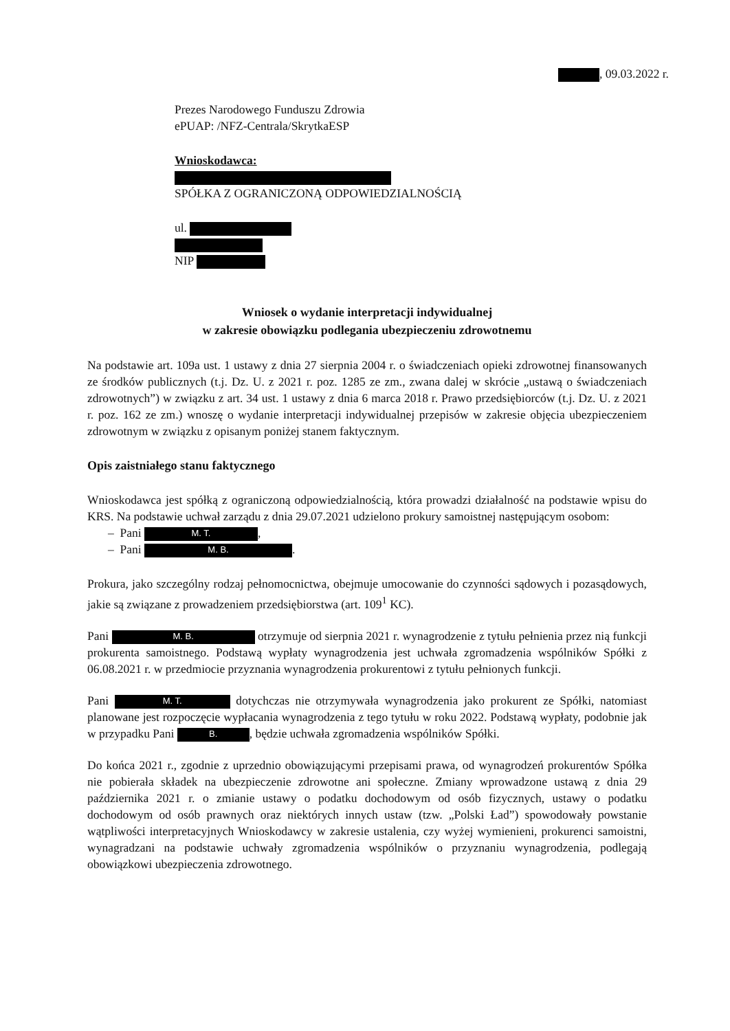, 09.03.2022 r.
Prezes Narodowego Funduszu Zdrowia
ePUAP: /NFZ-Centrala/SkrytkaESP
Wnioskodawca:
SPÓŁKA Z OGRANICZONĄ ODPOWIEDZIALNOŚCIĄ
ul.
NIP
Wniosek o wydanie interpretacji indywidualnej
w zakresie obowiązku podlegania ubezpieczeniu zdrowotnemu
Na podstawie art. 109a ust. 1 ustawy z dnia 27 sierpnia 2004 r. o świadczeniach opieki zdrowotnej finansowanych ze środków publicznych (t.j. Dz. U. z 2021 r. poz. 1285 ze zm., zwana dalej w skrócie „ustawą o świadczeniach zdrowotnych”) w związku z art. 34 ust. 1 ustawy z dnia 6 marca 2018 r. Prawo przedsiębiorców (t.j. Dz. U. z 2021 r. poz. 162 ze zm.) wnoszę o wydanie interpretacji indywidualnej przepisów w zakresie objęcia ubezpieczeniem zdrowotnym w związku z opisanym poniżej stanem faktycznym.
Opis zaistniałego stanu faktycznego
Wnioskodawca jest spółką z ograniczoną odpowiedzialnością, która prowadzi działalność na podstawie wpisu do KRS. Na podstawie uchwał zarządu z dnia 29.07.2021 udzielono prokury samoistnej następującym osobom:
– Pani M. T.,
– Pani M. B..
Prokura, jako szczególny rodzaj pełnomocnictwa, obejmuje umocowanie do czynności sądowych i pozasądowych, jakie są związane z prowadzeniem przedsiębiorstwa (art. 109<sup>1</sup> KC).
Pani M. B. otrzymuje od sierpnia 2021 r. wynagrodzenie z tytułu pełnienia przez nią funkcji prokurenta samoistnego. Podstawą wypłaty wynagrodzenia jest uchwała zgromadzenia wspólników Spółki z 06.08.2021 r. w przedmiocie przyznania wynagrodzenia prokurentowi z tytułu pełnionych funkcji.
Pani M. T. dotychczas nie otrzymywała wynagrodzenia jako prokurent ze Spółki, natomiast planowane jest rozpoczęcie wypłacania wynagrodzenia z tego tytułu w roku 2022. Podstawą wypłaty, podobnie jak w przypadku Pani B., będzie uchwała zgromadzenia wspólników Spółki.
Do końca 2021 r., zgodnie z uprzednio obowiązującymi przepisami prawa, od wynagrodzeń prokurentów Spółka nie pobierała składek na ubezpieczenie zdrowotne ani społeczne. Zmiany wprowadzone ustawą z dnia 29 października 2021 r. o zmianie ustawy o podatku dochodowym od osób fizycznych, ustawy o podatku dochodowym od osób prawnych oraz niektórych innych ustaw (tzw. „Polski Ład”) spowodowały powstanie wątpliwości interpretacyjnych Wnioskodawcy w zakresie ustalenia, czy wyżej wymienieni, prokurenci samoistni, wynagradzani na podstawie uchwały zgromadzenia wspólników o przyznaniu wynagrodzenia, podlegają obowiązkowi ubezpieczenia zdrowotnego.